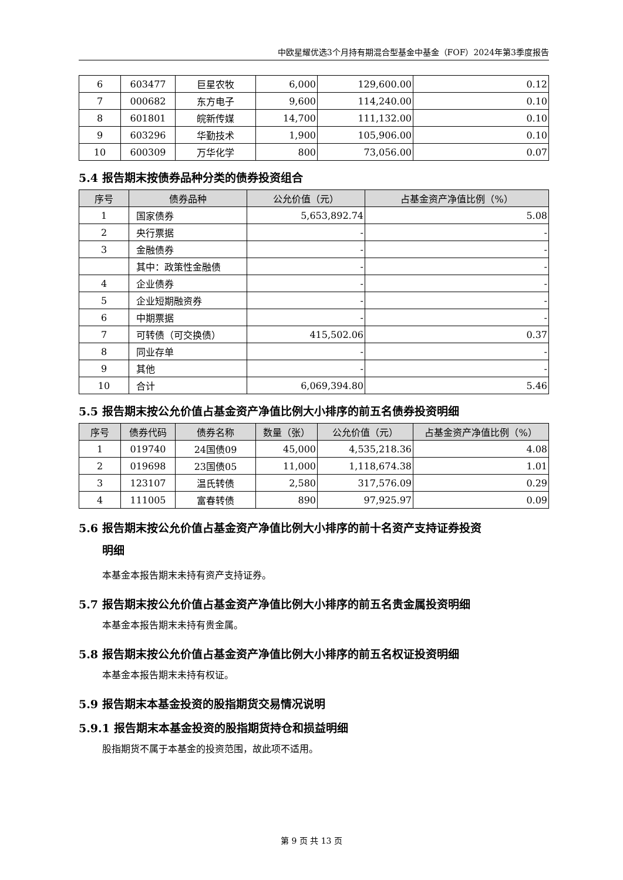中欧星耀优选3个月持有期混合型基金中基金（FOF）2024年第3季度报告
| 6 | 603477 | 巨星农牧 | 6,000 | 129,600.00 | 0.12 |
| 7 | 000682 | 东方电子 | 9,600 | 114,240.00 | 0.10 |
| 8 | 601801 | 皖新传媒 | 14,700 | 111,132.00 | 0.10 |
| 9 | 603296 | 华勤技术 | 1,900 | 105,906.00 | 0.10 |
| 10 | 600309 | 万华化学 | 800 | 73,056.00 | 0.07 |
5.4 报告期末按债券品种分类的债券投资组合
| 序号 | 债券品种 | 公允价值（元） | 占基金资产净值比例（%） |
| --- | --- | --- | --- |
| 1 | 国家债券 | 5,653,892.74 | 5.08 |
| 2 | 央行票据 | - | - |
| 3 | 金融债券 | - | - |
| | 其中：政策性金融债 | - | - |
| 4 | 企业债券 | - | - |
| 5 | 企业短期融资券 | - | - |
| 6 | 中期票据 | - | - |
| 7 | 可转债（可交换债） | 415,502.06 | 0.37 |
| 8 | 同业存单 | - | - |
| 9 | 其他 | - | - |
| 10 | 合计 | 6,069,394.80 | 5.46 |
5.5 报告期末按公允价值占基金资产净值比例大小排序的前五名债券投资明细
| 序号 | 债券代码 | 债券名称 | 数量（张） | 公允价值（元） | 占基金资产净值比例（%） |
| --- | --- | --- | --- | --- | --- |
| 1 | 019740 | 24国债09 | 45,000 | 4,535,218.36 | 4.08 |
| 2 | 019698 | 23国债05 | 11,000 | 1,118,674.38 | 1.01 |
| 3 | 123107 | 温氏转债 | 2,580 | 317,576.09 | 0.29 |
| 4 | 111005 | 富春转债 | 890 | 97,925.97 | 0.09 |
5.6 报告期末按公允价值占基金资产净值比例大小排序的前十名资产支持证券投资
明细
本基金本报告期末未持有资产支持证券。
5.7 报告期末按公允价值占基金资产净值比例大小排序的前五名贵金属投资明细
本基金本报告期末未持有贵金属。
5.8 报告期末按公允价值占基金资产净值比例大小排序的前五名权证投资明细
本基金本报告期末未持有权证。
5.9 报告期末本基金投资的股指期货交易情况说明
5.9.1 报告期末本基金投资的股指期货持仓和损益明细
股指期货不属于本基金的投资范围，故此项不适用。
第 9 页 共 13 页